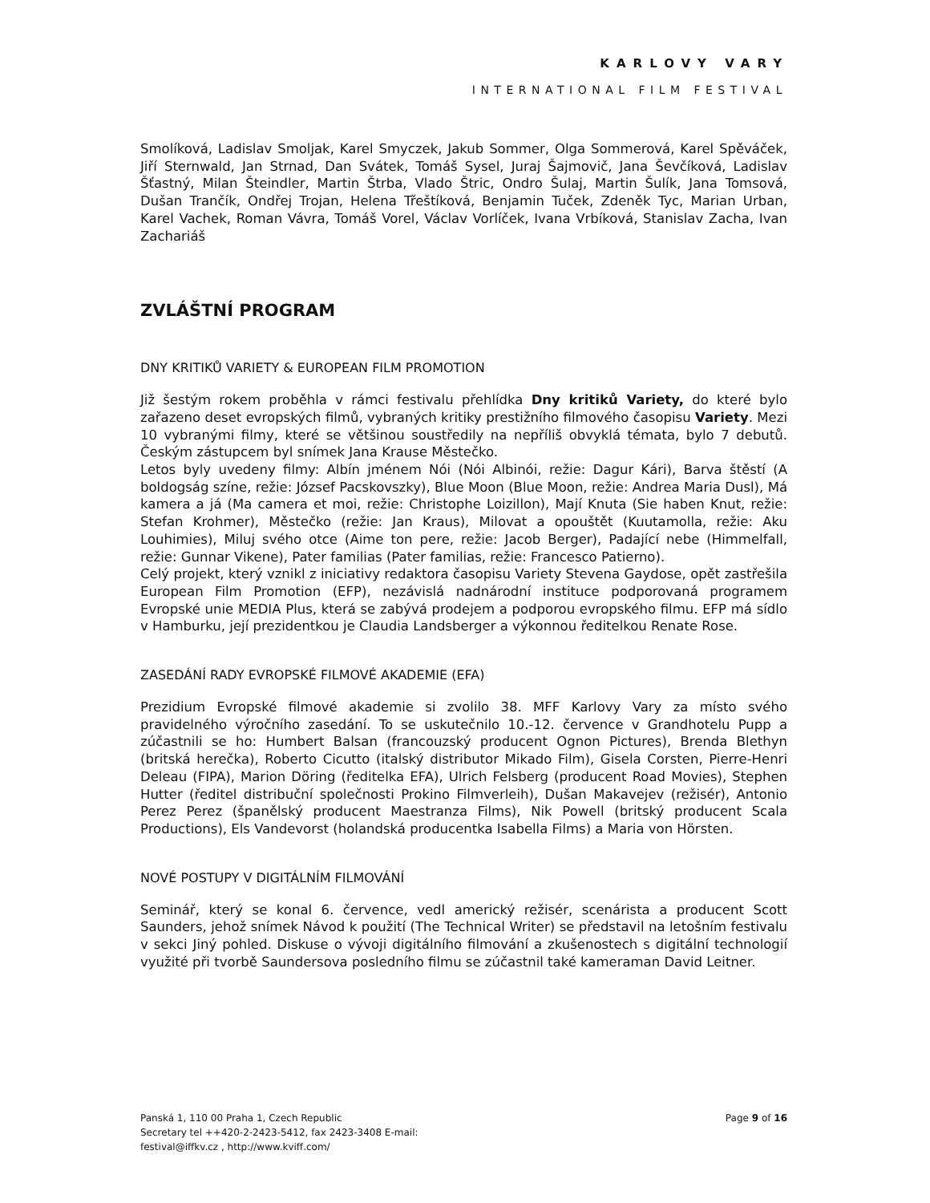KARLOVY VARY
INTERNATIONAL FILM FESTIVAL
Smolíková, Ladislav Smoljak, Karel Smyczek, Jakub Sommer, Olga Sommerová, Karel Spěváček, Jiří Sternwald, Jan Strnad, Dan Svátek, Tomáš Sysel, Juraj Šajmovič, Jana Ševčíková, Ladislav Šťastný, Milan Šteindler, Martin Štrba, Vlado Štric, Ondro Šulaj, Martin Šulík, Jana Tomsová, Dušan Trančík, Ondřej Trojan, Helena Třeštíková, Benjamin Tuček, Zdeněk Tyc, Marian Urban, Karel Vachek, Roman Vávra, Tomáš Vorel, Václav Vorlíček, Ivana Vrbíková, Stanislav Zacha, Ivan Zachariáš
ZVLÁŠTNÍ PROGRAM
DNY KRITIKŮ VARIETY & EUROPEAN FILM PROMOTION
Již šestým rokem proběhla v rámci festivalu přehlídka Dny kritiků Variety, do které bylo zařazeno deset evropských filmů, vybraných kritiky prestižního filmového časopisu Variety. Mezi 10 vybranými filmy, které se většinou soustředily na nepříliš obvyklá témata, bylo 7 debutů. Českým zástupcem byl snímek Jana Krause Městečko.
Letos byly uvedeny filmy: Albín jménem Nói (Nói Albinói, režie: Dagur Kári), Barva štěstí (A boldogság színe, režie: József Pacskovszky), Blue Moon (Blue Moon, režie: Andrea Maria Dusl), Má kamera a já (Ma camera et moi, režie: Christophe Loizillon), Mají Knuta (Sie haben Knut, režie: Stefan Krohmer), Městečko (režie: Jan Kraus), Milovat a opouštět (Kuutamolla, režie: Aku Louhimies), Miluj svého otce (Aime ton pere, režie: Jacob Berger), Padající nebe (Himmelfall, režie: Gunnar Vikene), Pater familias (Pater familias, režie: Francesco Patierno).
Celý projekt, který vznikl z iniciativy redaktora časopisu Variety Stevena Gaydose, opět zastřešila European Film Promotion (EFP), nezávislá nadnárodní instituce podporovaná programem Evropské unie MEDIA Plus, která se zabývá prodejem a podporou evropského filmu. EFP má sídlo v Hamburku, její prezidentkou je Claudia Landsberger a výkonnou ředitelkou Renate Rose.
ZASEDÁNÍ RADY EVROPSKÉ FILMOVÉ AKADEMIE (EFA)
Prezidium Evropské filmové akademie si zvolilo 38. MFF Karlovy Vary za místo svého pravidelného výročního zasedání. To se uskutečnilo 10.-12. července v Grandhotelu Pupp a zúčastnili se ho: Humbert Balsan (francouzský producent Ognon Pictures), Brenda Blethyn (britská herečka), Roberto Cicutto (italský distributor Mikado Film), Gisela Corsten, Pierre-Henri Deleau (FIPA), Marion Döring (ředitelka EFA), Ulrich Felsberg (producent Road Movies), Stephen Hutter (ředitel distribuční společnosti Prokino Filmverleih), Dušan Makavejev (režisér), Antonio Perez Perez (španělský producent Maestranza Films), Nik Powell (britský producent Scala Productions), Els Vandevorst (holandská producentka Isabella Films) a Maria von Hörsten.
NOVÉ POSTUPY V DIGITÁLNÍM FILMOVÁNÍ
Seminář, který se konal 6. července, vedl americký režisér, scenárista a producent Scott Saunders, jehož snímek Návod k použití (The Technical Writer) se představil na letošním festivalu v sekci Jiný pohled. Diskuse o vývoji digitálního filmování a zkušenostech s digitální technologií využité při tvorbě Saundersova posledního filmu se zúčastnil také kameraman David Leitner.
Panská 1, 110 00 Praha 1, Czech Republic
Secretary tel ++420-2-2423-5412, fax 2423-3408 E-mail:
festival@iffkv.cz , http://www.kviff.com/
Page 9 of 16